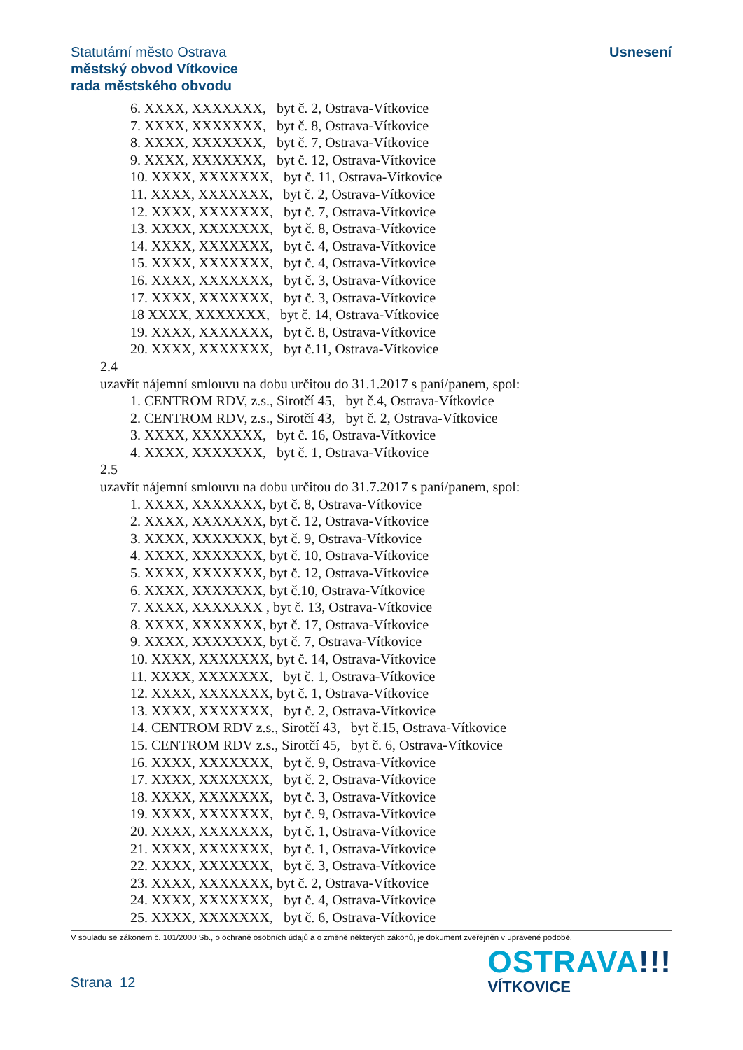Statutární město Ostrava
městský obvod Vítkovice
rada městského obvodu
Usnesení
6. XXXX, XXXXXXX, byt č. 2, Ostrava-Vítkovice
7. XXXX, XXXXXXX, byt č. 8, Ostrava-Vítkovice
8. XXXX, XXXXXXX, byt č. 7, Ostrava-Vítkovice
9. XXXX, XXXXXXX, byt č. 12, Ostrava-Vítkovice
10. XXXX, XXXXXXX, byt č. 11, Ostrava-Vítkovice
11. XXXX, XXXXXXX, byt č. 2, Ostrava-Vítkovice
12. XXXX, XXXXXXX, byt č. 7, Ostrava-Vítkovice
13. XXXX, XXXXXXX, byt č. 8, Ostrava-Vítkovice
14. XXXX, XXXXXXX, byt č. 4, Ostrava-Vítkovice
15. XXXX, XXXXXXX, byt č. 4, Ostrava-Vítkovice
16. XXXX, XXXXXXX, byt č. 3, Ostrava-Vítkovice
17. XXXX, XXXXXXX, byt č. 3, Ostrava-Vítkovice
18 XXXX, XXXXXXX, byt č. 14, Ostrava-Vítkovice
19. XXXX, XXXXXXX, byt č. 8, Ostrava-Vítkovice
20. XXXX, XXXXXXX, byt č.11, Ostrava-Vítkovice
2.4
uzavřít nájemní smlouvu na dobu určitou do 31.1.2017 s paní/panem, spol:
1. CENTROM RDV, z.s., Sirotčí 45, byt č.4, Ostrava-Vítkovice
2. CENTROM RDV, z.s., Sirotčí 43, byt č. 2, Ostrava-Vítkovice
3. XXXX, XXXXXXX, byt č. 16, Ostrava-Vítkovice
4. XXXX, XXXXXXX, byt č. 1, Ostrava-Vítkovice
2.5
uzavřít nájemní smlouvu na dobu určitou do 31.7.2017 s paní/panem, spol:
1. XXXX, XXXXXXX, byt č. 8, Ostrava-Vítkovice
2. XXXX, XXXXXXX, byt č. 12, Ostrava-Vítkovice
3. XXXX, XXXXXXX, byt č. 9, Ostrava-Vítkovice
4. XXXX, XXXXXXX, byt č. 10, Ostrava-Vítkovice
5. XXXX, XXXXXXX, byt č. 12, Ostrava-Vítkovice
6. XXXX, XXXXXXX, byt č.10, Ostrava-Vítkovice
7. XXXX, XXXXXXX , byt č. 13, Ostrava-Vítkovice
8. XXXX, XXXXXXX, byt č. 17, Ostrava-Vítkovice
9. XXXX, XXXXXXX, byt č. 7, Ostrava-Vítkovice
10. XXXX, XXXXXXX, byt č. 14, Ostrava-Vítkovice
11. XXXX, XXXXXXX, byt č. 1, Ostrava-Vítkovice
12. XXXX, XXXXXXX, byt č. 1, Ostrava-Vítkovice
13. XXXX, XXXXXXX, byt č. 2, Ostrava-Vítkovice
14. CENTROM RDV z.s., Sirotčí 43, byt č.15, Ostrava-Vítkovice
15. CENTROM RDV z.s., Sirotčí 45, byt č. 6, Ostrava-Vítkovice
16. XXXX, XXXXXXX, byt č. 9, Ostrava-Vítkovice
17. XXXX, XXXXXXX, byt č. 2, Ostrava-Vítkovice
18. XXXX, XXXXXXX, byt č. 3, Ostrava-Vítkovice
19. XXXX, XXXXXXX, byt č. 9, Ostrava-Vítkovice
20. XXXX, XXXXXXX, byt č. 1, Ostrava-Vítkovice
21. XXXX, XXXXXXX, byt č. 1, Ostrava-Vítkovice
22. XXXX, XXXXXXX, byt č. 3, Ostrava-Vítkovice
23. XXXX, XXXXXXX, byt č. 2, Ostrava-Vítkovice
24. XXXX, XXXXXXX, byt č. 4, Ostrava-Vítkovice
25. XXXX, XXXXXXX, byt č. 6, Ostrava-Vítkovice
V souladu se zákonem č. 101/2000 Sb., o ochraně osobních údajů a o změně některých zákonů, je dokument zveřejněn v upravené podobě.
Strana 12
OSTRAVA!!!
VÍTKOVICE